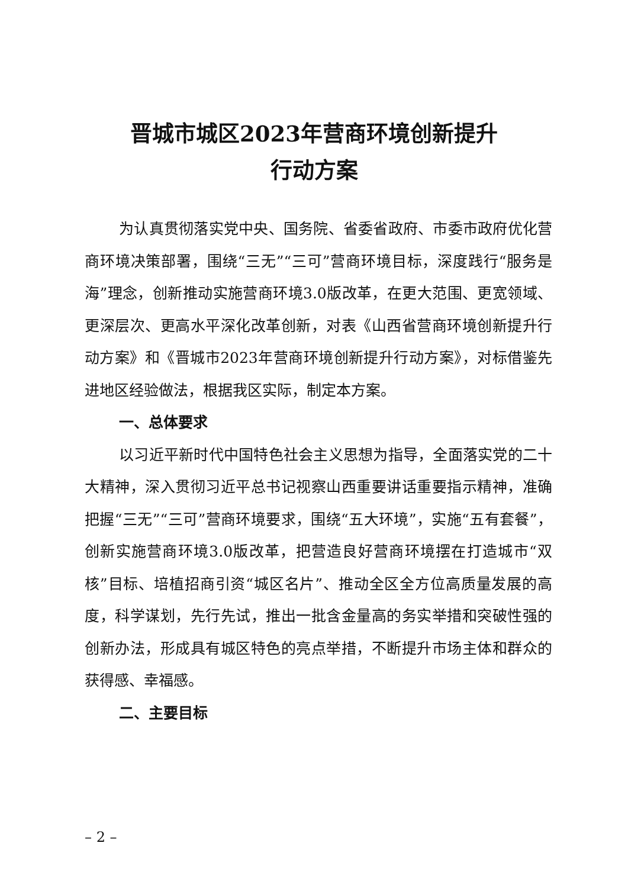晋城市城区2023年营商环境创新提升
行动方案
为认真贯彻落实党中央、国务院、省委省政府、市委市政府优化营商环境决策部署，围绕“三无”“三可”营商环境目标，深度践行“服务是海”理念，创新推动实施营商环境3.0版改革，在更大范围、更宽领域、更深层次、更高水平深化改革创新，对表《山西省营商环境创新提升行动方案》和《晋城市2023年营商环境创新提升行动方案》，对标借鉴先进地区经验做法，根据我区实际，制定本方案。
一、总体要求
以习近平新时代中国特色社会主义思想为指导，全面落实党的二十大精神，深入贯彻习近平总书记视察山西重要讲话重要指示精神，准确把握“三无”“三可”营商环境要求，围绕“五大环境”，实施“五有套餐”，创新实施营商环境3.0版改革，把营造良好营商环境摆在打造城市“双核”目标、培植招商引资“城区名片”、推动全区全方位高质量发展的高度，科学谋划，先行先试，推出一批含金量高的务实举措和突破性强的创新办法，形成具有城区特色的亮点举措，不断提升市场主体和群众的获得感、幸福感。
二、主要目标
– 2 –